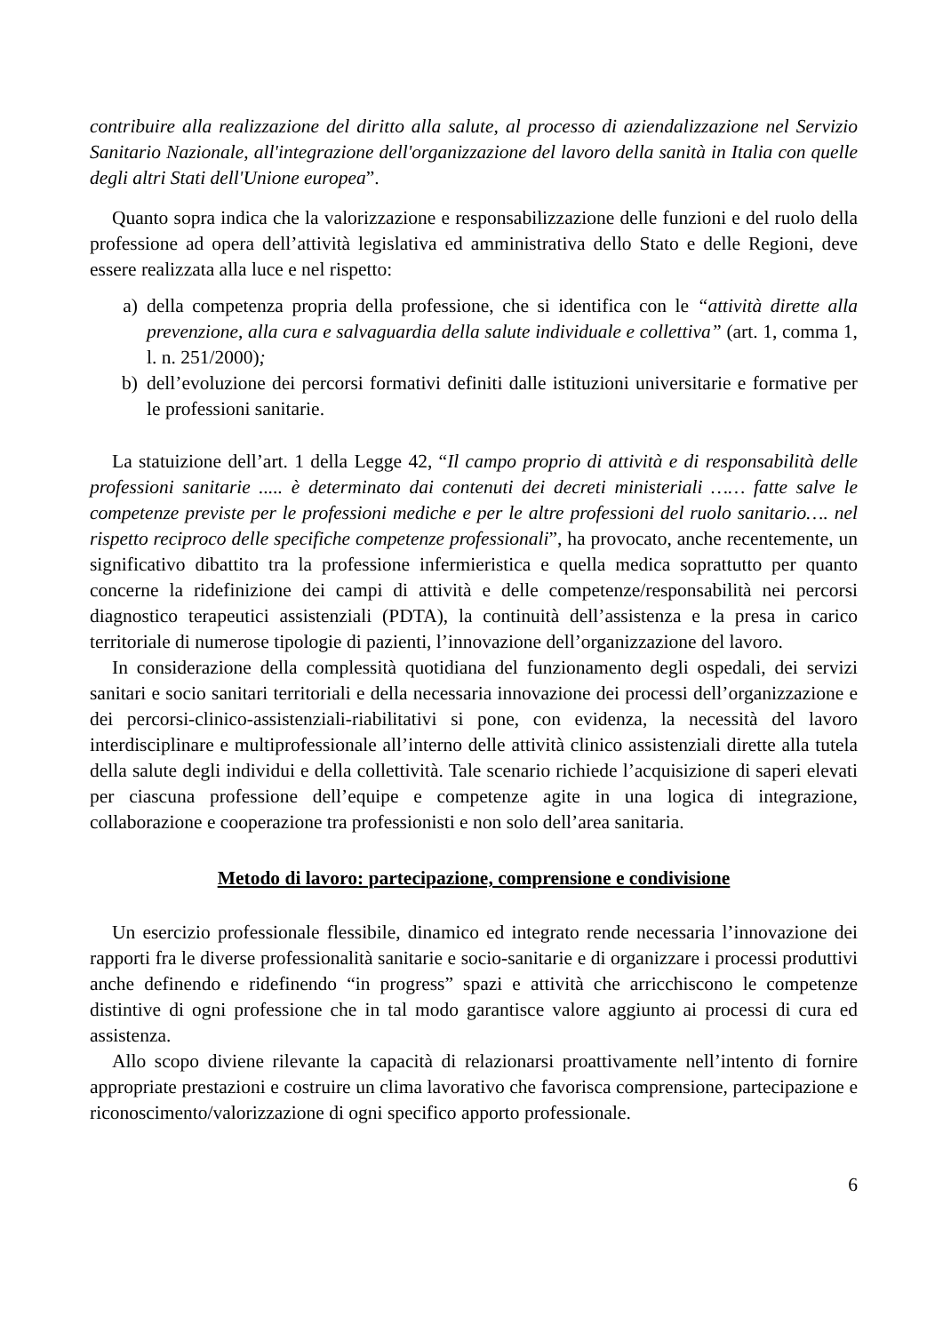contribuire alla realizzazione del diritto alla salute, al processo di aziendalizzazione nel Servizio Sanitario Nazionale, all'integrazione dell'organizzazione del lavoro della sanità in Italia con quelle degli altri Stati dell'Unione europea”.
Quanto sopra indica che la valorizzazione e responsabilizzazione delle funzioni e del ruolo della professione ad opera dell’attività legislativa ed amministrativa dello Stato e delle Regioni, deve essere realizzata alla luce e nel rispetto:
a) della competenza propria della professione, che si identifica con le “attività dirette alla prevenzione, alla cura e salvaguardia della salute individuale e collettiva” (art. 1, comma 1, l. n. 251/2000);
b) dell’evoluzione dei percorsi formativi definiti dalle istituzioni universitarie e formative per le professioni sanitarie.
La statuizione dell’art. 1 della Legge 42, “Il campo proprio di attività e di responsabilità delle professioni sanitarie ..... è determinato dai contenuti dei decreti ministeriali …… fatte salve le competenze previste per le professioni mediche e per le altre professioni del ruolo sanitario…. nel rispetto reciproco delle specifiche competenze professionali”, ha provocato, anche recentemente, un significativo dibattito tra la professione infermieristica e quella medica soprattutto per quanto concerne la ridefinizione dei campi di attività e delle competenze/responsabilità nei percorsi diagnostico terapeutici assistenziali (PDTA), la continuità dell’assistenza e la presa in carico territoriale di numerose tipologie di pazienti, l’innovazione dell’organizzazione del lavoro.
In considerazione della complessità quotidiana del funzionamento degli ospedali, dei servizi sanitari e socio sanitari territoriali e della necessaria innovazione dei processi dell’organizzazione e dei percorsi-clinico-assistenziali-riabilitativi si pone, con evidenza, la necessità del lavoro interdisciplinare e multiprofessionale all’interno delle attività clinico assistenziali dirette alla tutela della salute degli individui e della collettività. Tale scenario richiede l’acquisizione di saperi elevati per ciascuna professione dell’equipe e competenze agite in una logica di integrazione, collaborazione e cooperazione tra professionisti e non solo dell’area sanitaria.
Metodo di lavoro: partecipazione, comprensione e condivisione
Un esercizio professionale flessibile, dinamico ed integrato rende necessaria l’innovazione dei rapporti fra le diverse professionalità sanitarie e socio-sanitarie e di organizzare i processi produttivi anche definendo e ridefinendo “in progress” spazi e attività che arricchiscono le competenze distintive di ogni professione che in tal modo garantisce valore aggiunto ai processi di cura ed assistenza.
Allo scopo diviene rilevante la capacità di relazionarsi proattivamente nell’intento di fornire appropriate prestazioni e costruire un clima lavorativo che favorisca comprensione, partecipazione e riconoscimento/valorizzazione di ogni specifico apporto professionale.
6